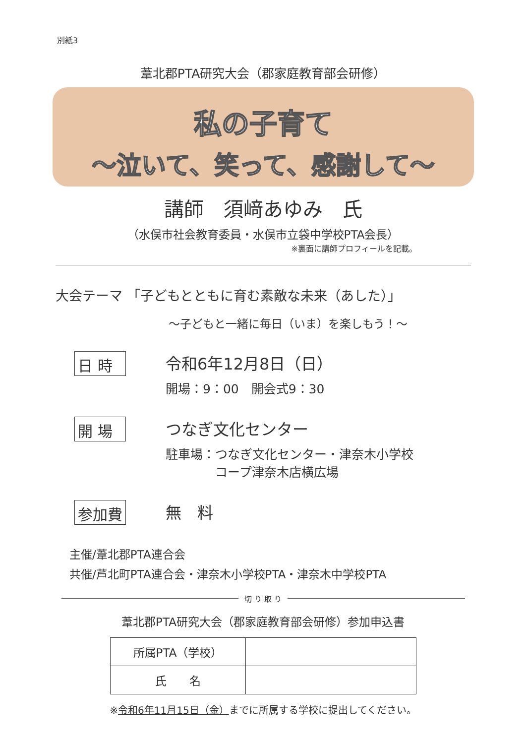別紙3
葦北郡PTA研究大会（郡家庭教育部会研修）
私の子育て
～泣いて、笑って、感謝して～
講師　須﨑あゆみ　氏
（水俣市社会教育委員・水俣市立袋中学校PTA会長）
※裏面に講師プロフィールを記載。
大会テーマ 「子どもとともに育む素敵な未来（あした）」
～子どもと一緒に毎日（いま）を楽しもう！～
日 時
令和6年12月8日（日）
開場：9：00　開会式9：30
開 場
つなぎ文化センター
駐車場：つなぎ文化センター・津奈木小学校
　　　　コープ津奈木店横広場
参加費
無　料
主催/葦北郡PTA連合会
共催/芦北町PTA連合会・津奈木小学校PTA・津奈木中学校PTA
切 り 取 り
葦北郡PTA研究大会（郡家庭教育部会研修）参加申込書
| 所属PTA（学校） | |
| 氏 名 | |
※令和6年11月15日（金）までに所属する学校に提出してください。